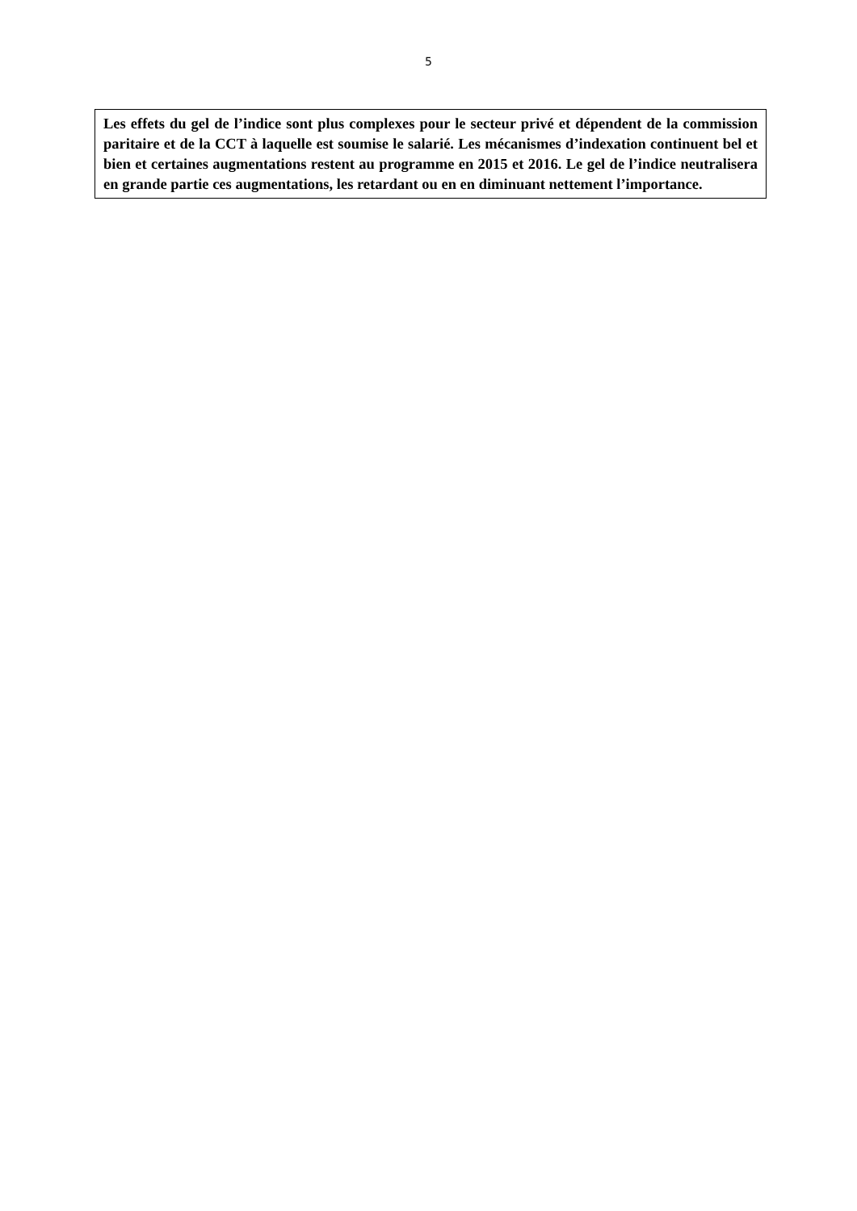5
Les effets du gel de l’indice sont plus complexes pour le secteur privé et dépendent de la commission paritaire et de la CCT à laquelle est soumise le salarié. Les mécanismes d’indexation continuent bel et bien et certaines augmentations restent au programme en 2015 et 2016. Le gel de l’indice neutralisera en grande partie ces augmentations, les retardant ou en en diminuant nettement l’importance.